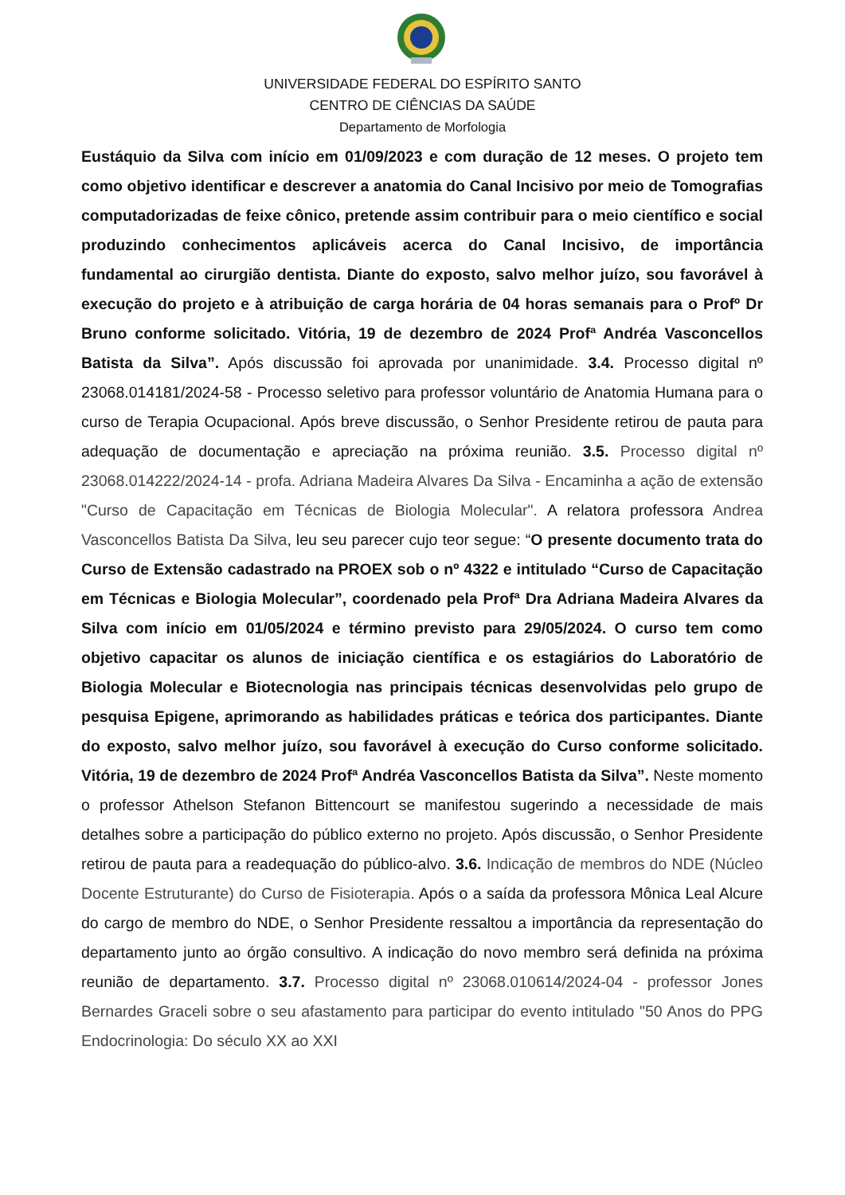UNIVERSIDADE FEDERAL DO ESPÍRITO SANTO
CENTRO DE CIÊNCIAS DA SAÚDE
Departamento de Morfologia
Eustáquio da Silva com início em 01/09/2023 e com duração de 12 meses. O projeto tem como objetivo identificar e descrever a anatomia do Canal Incisivo por meio de Tomografias computadorizadas de feixe cônico, pretende assim contribuir para o meio científico e social produzindo conhecimentos aplicáveis acerca do Canal Incisivo, de importância fundamental ao cirurgião dentista. Diante do exposto, salvo melhor juízo, sou favorável à execução do projeto e à atribuição de carga horária de 04 horas semanais para o Profº Dr Bruno conforme solicitado. Vitória, 19 de dezembro de 2024 Profª Andréa Vasconcellos Batista da Silva”. Após discussão foi aprovada por unanimidade. 3.4. Processo digital nº 23068.014181/2024-58 - Processo seletivo para professor voluntário de Anatomia Humana para o curso de Terapia Ocupacional. Após breve discussão, o Senhor Presidente retirou de pauta para adequação de documentação e apreciação na próxima reunião. 3.5. Processo digital nº 23068.014222/2024-14 - profa. Adriana Madeira Alvares Da Silva - Encaminha a ação de extensão "Curso de Capacitação em Técnicas de Biologia Molecular". A relatora professora Andrea Vasconcellos Batista Da Silva, leu seu parecer cujo teor segue: “O presente documento trata do Curso de Extensão cadastrado na PROEX sob o nº 4322 e intitulado “Curso de Capacitação em Técnicas e Biologia Molecular”, coordenado pela Profª Dra Adriana Madeira Alvares da Silva com início em 01/05/2024 e término previsto para 29/05/2024. O curso tem como objetivo capacitar os alunos de iniciação científica e os estagiários do Laboratório de Biologia Molecular e Biotecnologia nas principais técnicas desenvolvidas pelo grupo de pesquisa Epigene, aprimorando as habilidades práticas e teórica dos participantes. Diante do exposto, salvo melhor juízo, sou favorável à execução do Curso conforme solicitado. Vitória, 19 de dezembro de 2024 Profª Andréa Vasconcellos Batista da Silva”. Neste momento o professor Athelson Stefanon Bittencourt se manifestou sugerindo a necessidade de mais detalhes sobre a participação do público externo no projeto. Após discussão, o Senhor Presidente retirou de pauta para a readequação do público-alvo. 3.6. Indicação de membros do NDE (Núcleo Docente Estruturante) do Curso de Fisioterapia. Após o a saída da professora Mônica Leal Alcure do cargo de membro do NDE, o Senhor Presidente ressaltou a importância da representação do departamento junto ao órgão consultivo. A indicação do novo membro será definida na próxima reunião de departamento. 3.7. Processo digital nº 23068.010614/2024-04 - professor Jones Bernardes Graceli sobre o seu afastamento para participar do evento intitulado "50 Anos do PPG Endocrinologia: Do século XX ao XXI